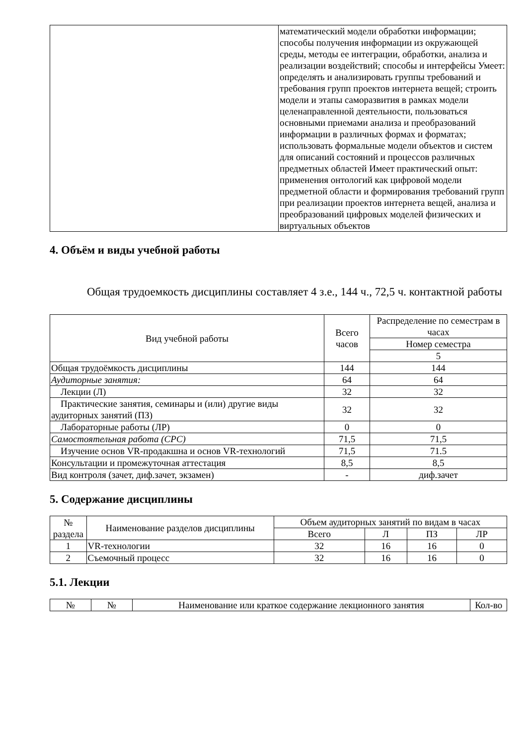| | математический модели обработки информации; способы получения информации из окружающей среды, методы ее интеграции, обработки, анализа и реализации воздействий; способы и интерфейсы Умеет: определять и анализировать группы требований и требования групп проектов интернета вещей; строить модели и этапы саморазвития в рамках модели целенаправленной деятельности, пользоваться основными приемами анализа и преобразований информации в различных формах и форматах; использовать формальные модели объектов и систем для описаний состояний и процессов различных предметных областей Имеет практический опыт: применения онтологий как цифровой модели предметной области и формирования требований групп при реализации проектов интернета вещей, анализа и преобразований цифровых моделей физических и виртуальных объектов |
4. Объём и виды учебной работы
Общая трудоемкость дисциплины составляет 4 з.е., 144 ч., 72,5 ч. контактной работы
| Вид учебной работы | Всего часов | Распределение по семестрам в часах |
| --- | --- | --- |
| | | Номер семестра |
| | | 5 |
| Общая трудоёмкость дисциплины | 144 | 144 |
| Аудиторные занятия: | 64 | 64 |
| Лекции (Л) | 32 | 32 |
| Практические занятия, семинары и (или) другие виды аудиторных занятий (ПЗ) | 32 | 32 |
| Лабораторные работы (ЛР) | 0 | 0 |
| Самостоятельная работа (СРС) | 71,5 | 71,5 |
| Изучение основ VR-продакшна и основ VR-технологий | 71,5 | 71.5 |
| Консультации и промежуточная аттестация | 8,5 | 8,5 |
| Вид контроля (зачет, диф.зачет, экзамен) | - | диф.зачет |
5. Содержание дисциплины
| № раздела | Наименование разделов дисциплины | Объем аудиторных занятий по видам в часах | | | |
| --- | --- | --- | --- | --- | --- |
| | | Всего | Л | ПЗ | ЛР |
| 1 | VR-технологии | 32 | 16 | 16 | 0 |
| 2 | Съемочный процесс | 32 | 16 | 16 | 0 |
5.1. Лекции
| № | № | Наименование или краткое содержание лекционного занятия | Кол-во |
| --- | --- | --- | --- |